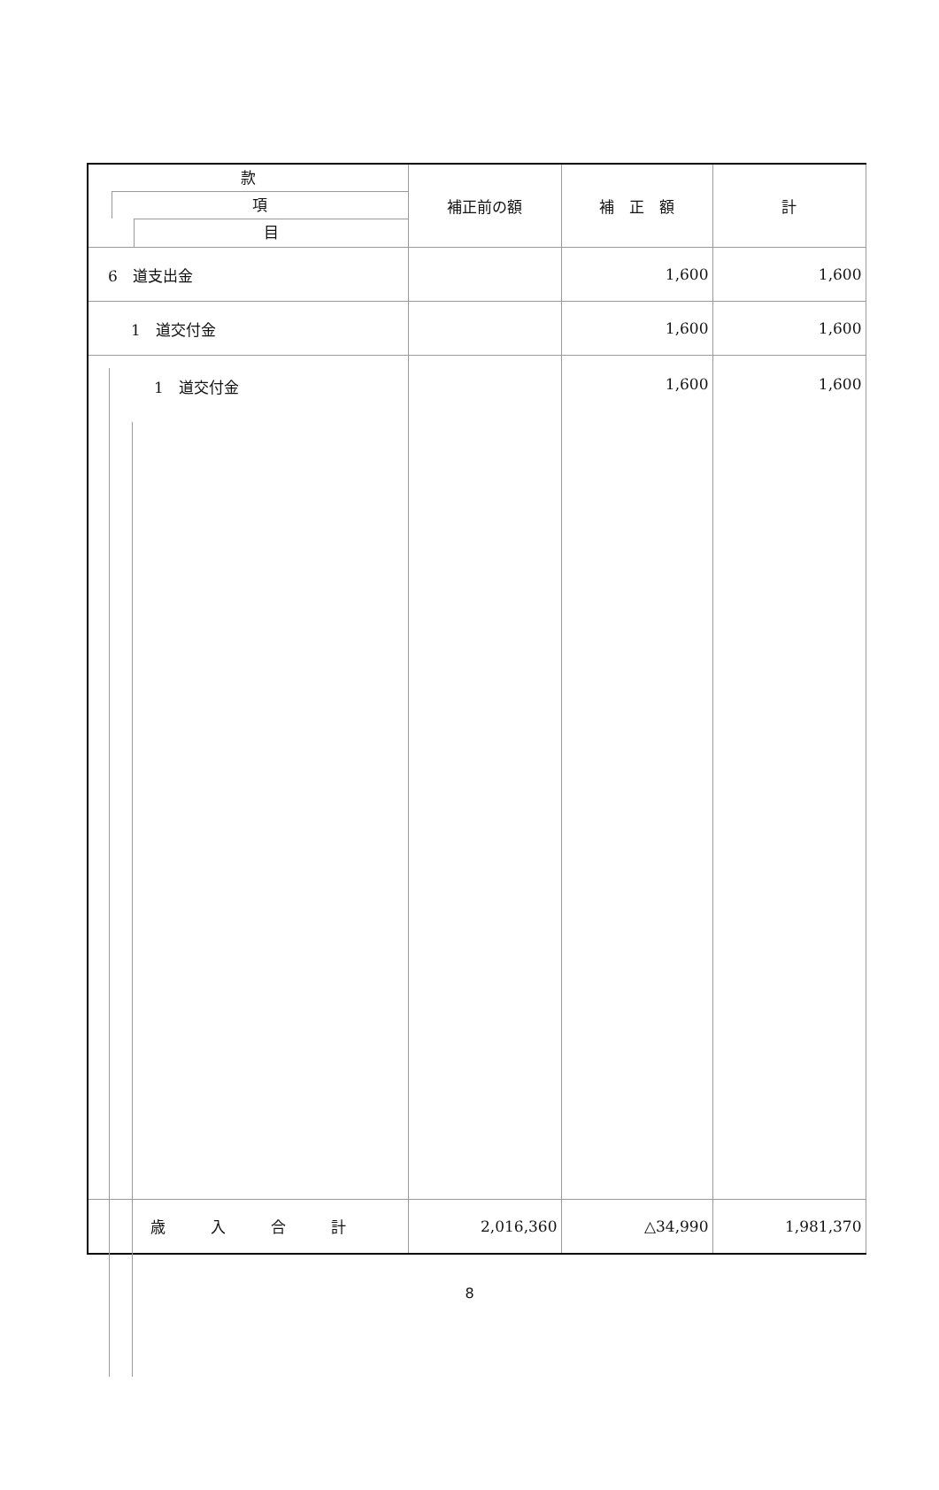| 款 項 目 | 補正前の額 | 補 正 額 | 計 |
| --- | --- | --- | --- |
| 6 道支出金 | | 1,600 | 1,600 |
| 1 道交付金 | | 1,600 | 1,600 |
| 1 道交付金 | | 1,600 | 1,600 |
| 歳 入 合 計 | 2,016,360 | △34,990 | 1,981,370 |
8